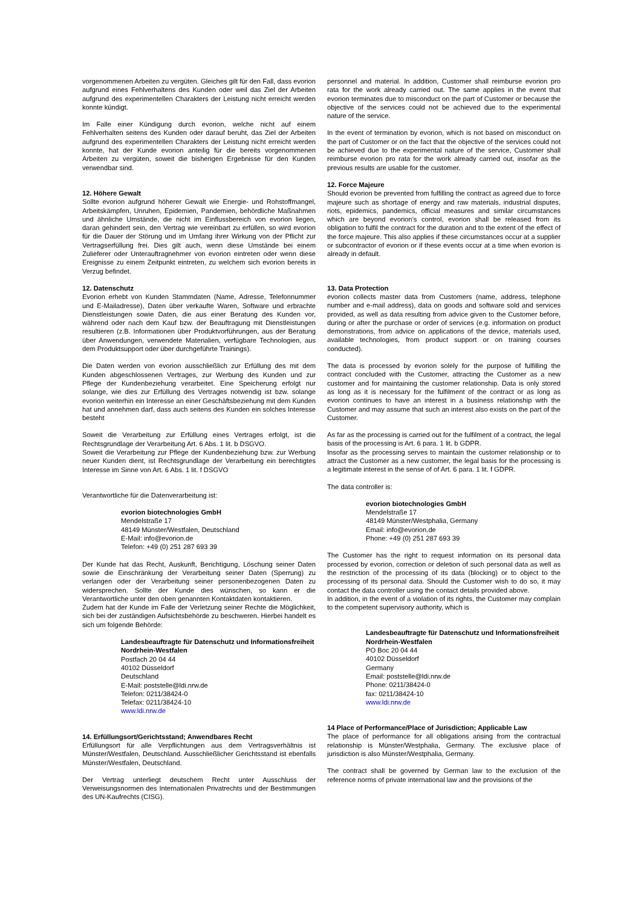vorgenommenen Arbeiten zu vergüten. Gleiches gilt für den Fall, dass evorion aufgrund eines Fehlverhaltens des Kunden oder weil das Ziel der Arbeiten aufgrund des experimentellen Charakters der Leistung nicht erreicht werden konnte kündigt.
Im Falle einer Kündigung durch evorion, welche nicht auf einem Fehlverhalten seitens des Kunden oder darauf beruht, das Ziel der Arbeiten aufgrund des experimentellen Charakters der Leistung nicht erreicht werden konnte, hat der Kunde evorion anteilig für die bereits vorgenommenen Arbeiten zu vergüten, soweit die bisherigen Ergebnisse für den Kunden verwendbar sind.
12. Höhere Gewalt
Sollte evorion aufgrund höherer Gewalt wie Energie- und Rohstoffmangel, Arbeitskämpfen, Unruhen, Epidemien, Pandemien, behördliche Maßnahmen und ähnliche Umstände, die nicht im Einflussbereich von evorion liegen, daran gehindert sein, den Vertrag wie vereinbart zu erfüllen, so wird evorion für die Dauer der Störung und im Umfang ihrer Wirkung von der Pflicht zur Vertragserfüllung frei. Dies gilt auch, wenn diese Umstände bei einem Zulieferer oder Unterauftragnehmer von evorion eintreten oder wenn diese Ereignisse zu einem Zeitpunkt eintreten, zu welchem sich evorion bereits in Verzug befindet.
12. Datenschutz
Evorion erhebt von Kunden Stammdaten (Name, Adresse, Telefonnummer und E-Mailadresse), Daten über verkaufte Waren, Software und erbrachte Dienstleistungen sowie Daten, die aus einer Beratung des Kunden vor, während oder nach dem Kauf bzw. der Beauftragung mit Dienstleistungen resultieren (z.B. Informationen über Produktvorführungen, aus der Beratung über Anwendungen, verwendete Materialien, verfügbare Technologien, aus dem Produktsupport oder über durchgeführte Trainings).
Die Daten werden von evorion ausschließlich zur Erfüllung des mit dem Kunden abgeschlossenen Vertrages, zur Werbung des Kunden und zur Pflege der Kundenbeziehung verarbeitet. Eine Speicherung erfolgt nur solange, wie dies zur Erfüllung des Vertrages notwendig ist bzw. solange evorion weiterhin ein Interesse an einer Geschäftsbeziehung mit dem Kunden hat und annehmen darf, dass auch seitens des Kunden ein solches Interesse besteht
Soweit die Verarbeitung zur Erfüllung eines Vertrages erfolgt, ist die Rechtsgrundlage der Verarbeitung Art. 6 Abs. 1 lit. b DSGVO.
Soweit die Verarbeitung zur Pflege der Kundenbeziehung bzw. zur Werbung neuer Kunden dient, ist Rechtsgrundlage der Verarbeitung ein berechtigtes Interesse im Sinne von Art. 6 Abs. 1 lit. f DSGVO
Verantwortliche für die Datenverarbeitung ist:
evorion biotechnologies GmbH
Mendelstraße 17
48149 Münster/Westfalen, Deutschland
E-Mail: info@evorion.de
Telefon: +49 (0) 251 287 693 39
Der Kunde hat das Recht, Auskunft, Berichtigung, Löschung seiner Daten sowie die Einschränkung der Verarbeitung seiner Daten (Sperrung) zu verlangen oder der Verarbeitung seiner personenbezogenen Daten zu widersprechen. Sollte der Kunde dies wünschen, so kann er die Verantwortliche unter den oben genannten Kontaktdaten kontaktieren.
Zudem hat der Kunde im Falle der Verletzung seiner Rechte die Möglichkeit, sich bei der zuständigen Aufsichtsbehörde zu beschweren. Hierbei handelt es sich um folgende Behörde:
Landesbeauftragte für Datenschutz und Informationsfreiheit
Nordrhein-Westfalen
Postfach 20 04 44
40102 Düsseldorf
Deutschland
E-Mail: poststelle@ldi.nrw.de
Telefon: 0211/38424-0
Telefax: 0211/38424-10
www.ldi.nrw.de
14. Erfüllungsort/Gerichtsstand; Anwendbares Recht
Erfüllungsort für alle Verpflichtungen aus dem Vertragsverhältnis ist Münster/Westfalen, Deutschland. Ausschließlicher Gerichtsstand ist ebenfalls Münster/Westfalen, Deutschland.
Der Vertrag unterliegt deutschem Recht unter Ausschluss der Verweisungsnormen des Internationalen Privatrechts und der Bestimmungen des UN-Kaufrechts (CISG).
personnel and material. In addition, Customer shall reimburse evorion pro rata for the work already carried out. The same applies in the event that evorion terminates due to misconduct on the part of Customer or because the objective of the services could not be achieved due to the experimental nature of the service.
In the event of termination by evorion, which is not based on misconduct on the part of Customer or on the fact that the objective of the services could not be achieved due to the experimental nature of the service, Customer shall reimburse evorion pro rata for the work already carried out, insofar as the previous results are usable for the customer.
12. Force Majeure
Should evorion be prevented from fulfilling the contract as agreed due to force majeure such as shortage of energy and raw materials, industrial disputes, riots, epidemics, pandemics, official measures and similar circumstances which are beyond evorion’s control, evorion shall be released from its obligation to fulfil the contract for the duration and to the extent of the effect of the force majeure. This also applies if these circumstances occur at a supplier or subcontractor of evorion or if these events occur at a time when evorion is already in default.
13. Data Protection
evorion collects master data from Customers (name, address, telephone number and e-mail address), data on goods and software sold and services provided, as well as data resulting from advice given to the Customer before, during or after the purchase or order of services (e.g. information on product demonstrations, from advice on applications of the device, materials used, available technologies, from product support or on training courses conducted).
The data is processed by evorion solely for the purpose of fulfilling the contract concluded with the Customer, attracting the Customer as a new customer and for maintaining the customer relationship. Data is only stored as long as it is necessary for the fulfilment of the contract or as long as evorion continues to have an interest in a business relationship with the Customer and may assume that such an interest also exists on the part of the Customer.
As far as the processing is carried out for the fulfilment of a contract, the legal basis of the processing is Art. 6 para. 1 lit. b GDPR.
Insofar as the processing serves to maintain the customer relationship or to attract the Customer as a new customer, the legal basis for the processing is a legitimate interest in the sense of of Art. 6 para. 1 lit. f GDPR.
The data controller is:
evorion biotechnologies GmbH
Mendelstraße 17
48149 Münster/Westphalia, Germany
Email: info@evorion.de
Phone: +49 (0) 251 287 693 39
The Customer has the right to request information on its personal data processed by evorion, correction or deletion of such personal data as well as the restriction of the processing of its data (blocking) or to object to the processing of its personal data. Should the Customer wish to do so, it may contact the data controller using the contact details provided above.
In addition, in the event of a violation of its rights, the Customer may complain to the competent supervisory authority, which is
Landesbeauftragte für Datenschutz und Informationsfreiheit
Nordrhein-Westfalen
PO Boc 20 04 44
40102 Düsseldorf
Germany
Email: poststelle@ldi.nrw.de
Phone: 0211/38424-0
fax: 0211/38424-10
www.ldi.nrw.de
14 Place of Performance/Place of Jurisdiction; Applicable Law
The place of performance for all obligations arising from the contractual relationship is Münster/Westphalia, Germany. The exclusive place of jurisdiction is also Münster/Westphalia, Germany.
The contract shall be governed by German law to the exclusion of the reference norms of private international law and the provisions of the